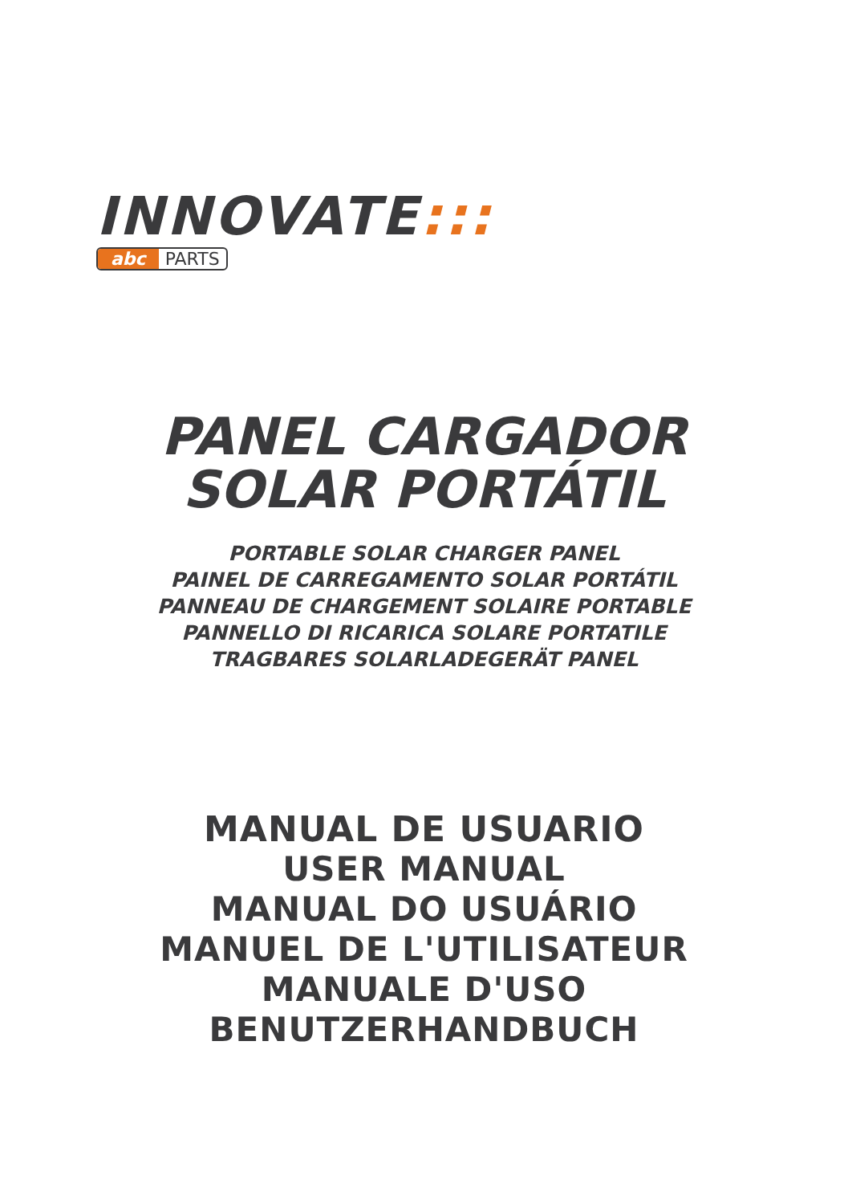INNOVATE:::
abc PARTS
PANEL CARGADOR
SOLAR PORTÁTIL
PORTABLE SOLAR CHARGER PANEL
PAINEL DE CARREGAMENTO SOLAR PORTÁTIL
PANNEAU DE CHARGEMENT SOLAIRE PORTABLE
PANNELLO DI RICARICA SOLARE PORTATILE
TRAGBARES SOLARLADEGERÄT PANEL
MANUAL DE USUARIO
USER MANUAL
MANUAL DO USUÁRIO
MANUEL DE L'UTILISATEUR
MANUALE D'USO
BENUTZERHANDBUCH